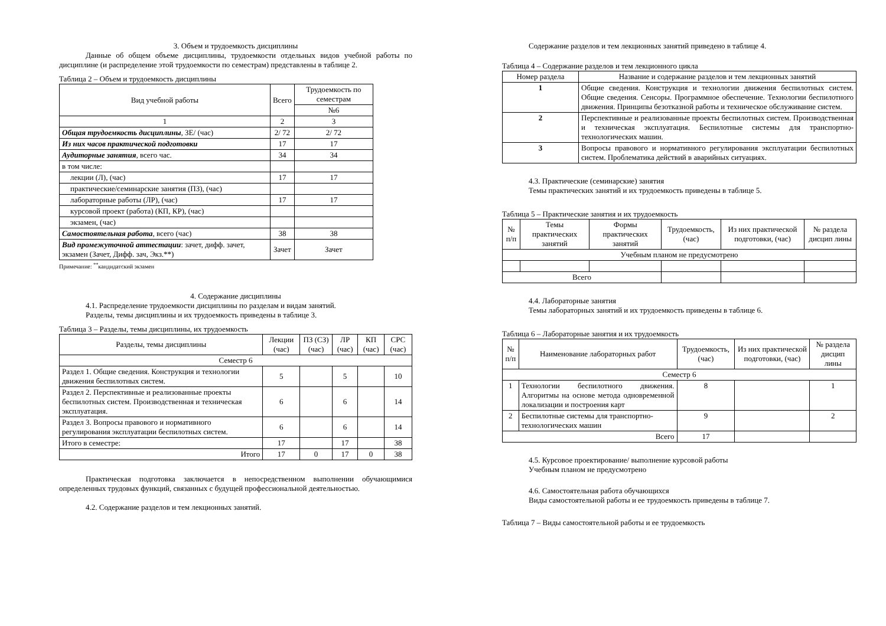3. Объем и трудоемкость дисциплины
Данные об общем объеме дисциплины, трудоемкости отдельных видов учебной работы по дисциплине (и распределение этой трудоемкости по семестрам) представлены в таблице 2.
Таблица 2 – Объем и трудоемкость дисциплины
| Вид учебной работы | Всего | Трудоемкость по семестрам |
| --- | --- | --- |
| | | №6 |
| 1 | 2 | 3 |
| Общая трудоемкость дисциплины , ЗЕ/ (час) | 2/ 72 | 2/ 72 |
| Из них часов практической подготовки | 17 | 17 |
| Аудиторные занятия , всего час. | 34 | 34 |
| в том числе: | | |
| лекции (Л), (час) | 17 | 17 |
| практические/семинарские занятия (ПЗ), (час) | | |
| лабораторные работы (ЛР), (час) | 17 | 17 |
| курсовой проект (работа) (КП, КР), (час) | | |
| экзамен, (час) | | |
| Самостоятельная работа , всего (час) | 38 | 38 |
| Вид промежуточной аттестации : зачет, дифф. зачет, экзамен (Зачет, Дифф. зач, Экз.**) | Зачет | Зачет |
Примечание: <sup>**</sup>кандидатский экзамен
4. Содержание дисциплины
4.1. Распределение трудоемкости дисциплины по разделам и видам занятий.
Разделы, темы дисциплины и их трудоемкость приведены в таблице 3.
Таблица 3 – Разделы, темы дисциплины, их трудоемкость
| Разделы, темы дисциплины | Лекции (час) | ПЗ (СЗ) (час) | ЛР (час) | КП (час) | СРС (час) |
| --- | --- | --- | --- | --- | --- |
| Семестр 6 | | | | | |
| Раздел 1. Общие сведения. Конструкция и технологии движения беспилотных систем. | 5 | | 5 | | 10 |
| Раздел 2. Перспективные и реализованные проекты беспилотных систем. Производственная и техническая эксплуатация. | 6 | | 6 | | 14 |
| Раздел 3. Вопросы правового и нормативного регулирования эксплуатации беспилотных систем. | 6 | | 6 | | 14 |
| Итого в семестре: | 17 | | 17 | | 38 |
| Итого | 17 | 0 | 17 | 0 | 38 |
Практическая подготовка заключается в непосредственном выполнении обучающимися определенных трудовых функций, связанных с будущей профессиональной деятельностью.
4.2. Содержание разделов и тем лекционных занятий.
Содержание разделов и тем лекционных занятий приведено в таблице 4.
Таблица 4 – Содержание разделов и тем лекционного цикла
| Номер раздела | Название и содержание разделов и тем лекционных занятий |
| --- | --- |
| 1 | Общие сведения. Конструкция и технологии движения беспилотных систем. Общие сведения. Сенсоры. Программное обеспечение. Технологии беспилотного движения. Принципы безотказной работы и техническое обслуживание систем. |
| 2 | Перспективные и реализованные проекты беспилотных систем. Производственная и техническая эксплуатация. Беспилотные системы для транспортно-технологических машин. |
| 3 | Вопросы правового и нормативного регулирования эксплуатации беспилотных систем. Проблематика действий в аварийных ситуациях. |
4.3. Практические (семинарские) занятия
Темы практических занятий и их трудоемкость приведены в таблице 5.
Таблица 5 – Практические занятия и их трудоемкость
| № п/п | Темы практических занятий | Формы практических занятий | Трудоемкость, (час) | Из них практической подготовки, (час) | № раздела дисцип лины |
| --- | --- | --- | --- | --- | --- |
| Учебным планом не предусмотрено | | | | | |
| Всего | | | | | |
4.4. Лабораторные занятия
Темы лабораторных занятий и их трудоемкость приведены в таблице 6.
Таблица 6 – Лабораторные занятия и их трудоемкость
| № п/п | Наименование лабораторных работ | Трудоемкость, (час) | Из них практической подготовки, (час) | № раздела дисцип лины |
| --- | --- | --- | --- | --- |
| Семестр 6 | | | | |
| 1 | Технологии беспилотного движения. Алгоритмы на основе метода одновременной локализации и построения карт | 8 | | 1 |
| 2 | Беспилотные системы для транспортно-технологических машин | 9 | | 2 |
| Всего | | 17 | | |
4.5. Курсовое проектирование/ выполнение курсовой работы
Учебным планом не предусмотрено
4.6. Самостоятельная работа обучающихся
Виды самостоятельной работы и ее трудоемкость приведены в таблице 7.
Таблица 7 – Виды самостоятельной работы и ее трудоемкость